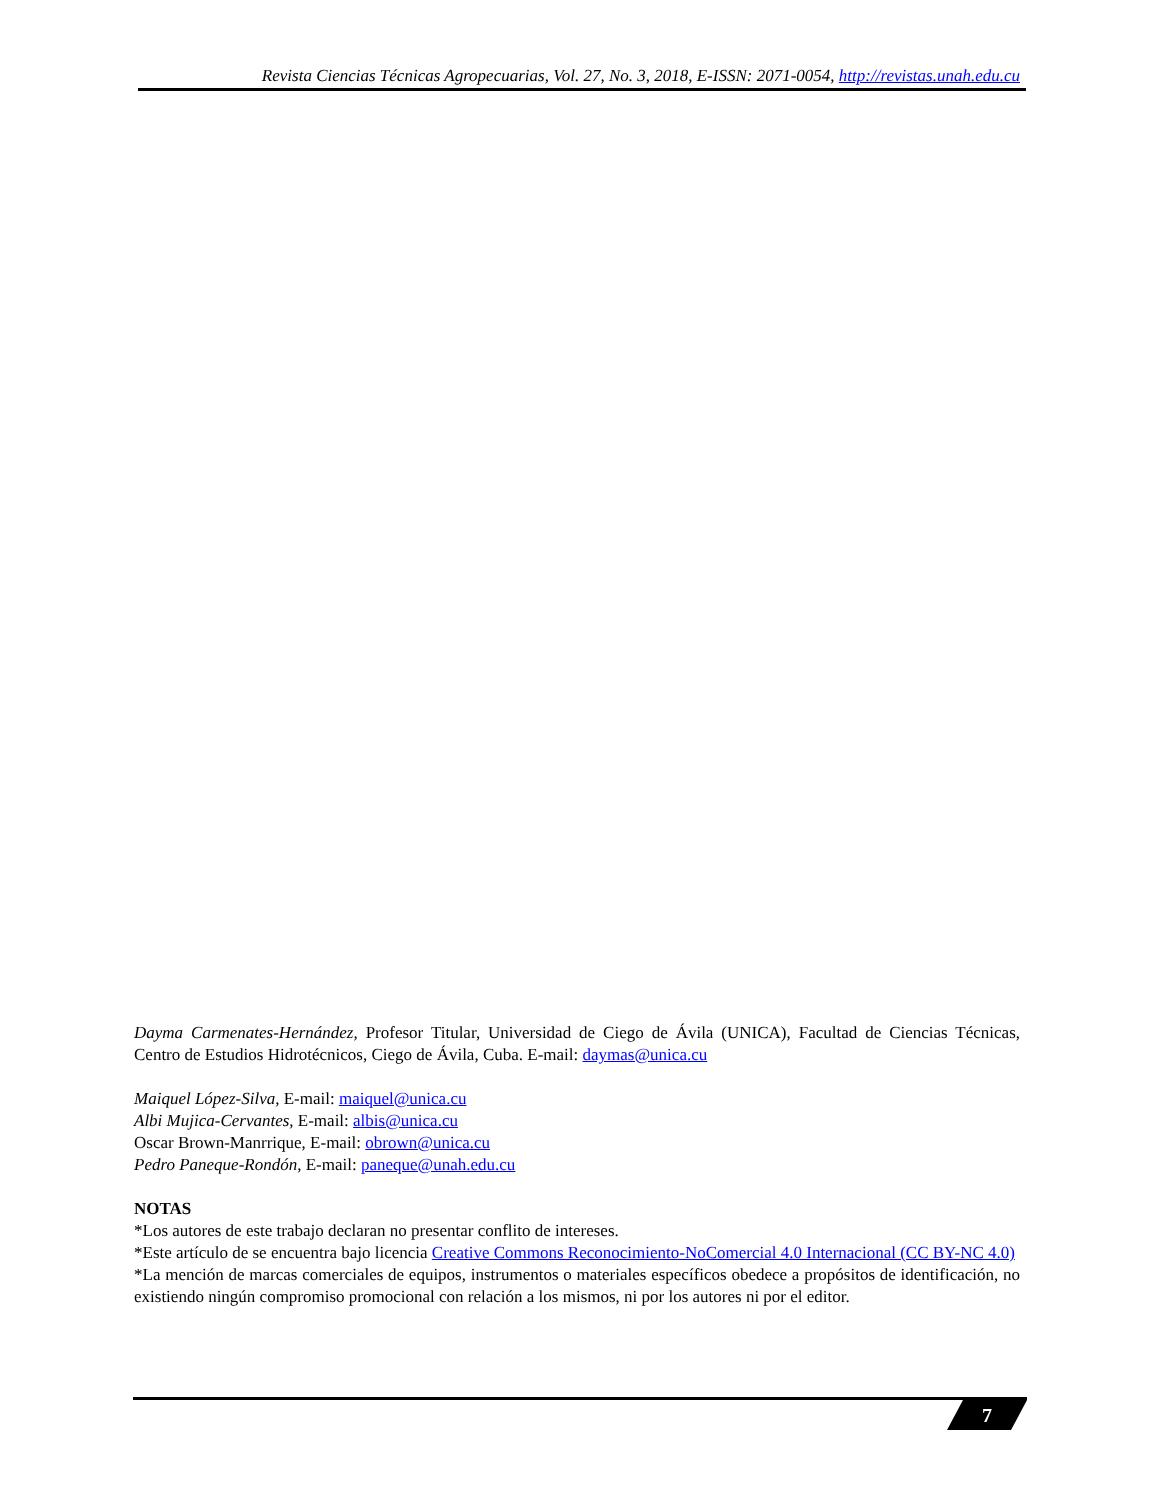Revista Ciencias Técnicas Agropecuarias, Vol. 27, No. 3, 2018, E-ISSN: 2071-0054, http://revistas.unah.edu.cu
Dayma Carmenates-Hernández, Profesor Titular, Universidad de Ciego de Ávila (UNICA), Facultad de Ciencias Técnicas, Centro de Estudios Hidrotécnicos, Ciego de Ávila, Cuba. E-mail: daymas@unica.cu
Maiquel López-Silva, E-mail: maiquel@unica.cu
Albi Mujica-Cervantes, E-mail: albis@unica.cu
Oscar Brown-Manrrique, E-mail: obrown@unica.cu
Pedro Paneque-Rondón, E-mail: paneque@unah.edu.cu
NOTAS
*Los autores de este trabajo declaran no presentar conflito de intereses.
*Este artículo de se encuentra bajo licencia Creative Commons Reconocimiento-NoComercial 4.0 Internacional (CC BY-NC 4.0)
*La mención de marcas comerciales de equipos, instrumentos o materiales específicos obedece a propósitos de identificación, no existiendo ningún compromiso promocional con relación a los mismos, ni por los autores ni por el editor.
7